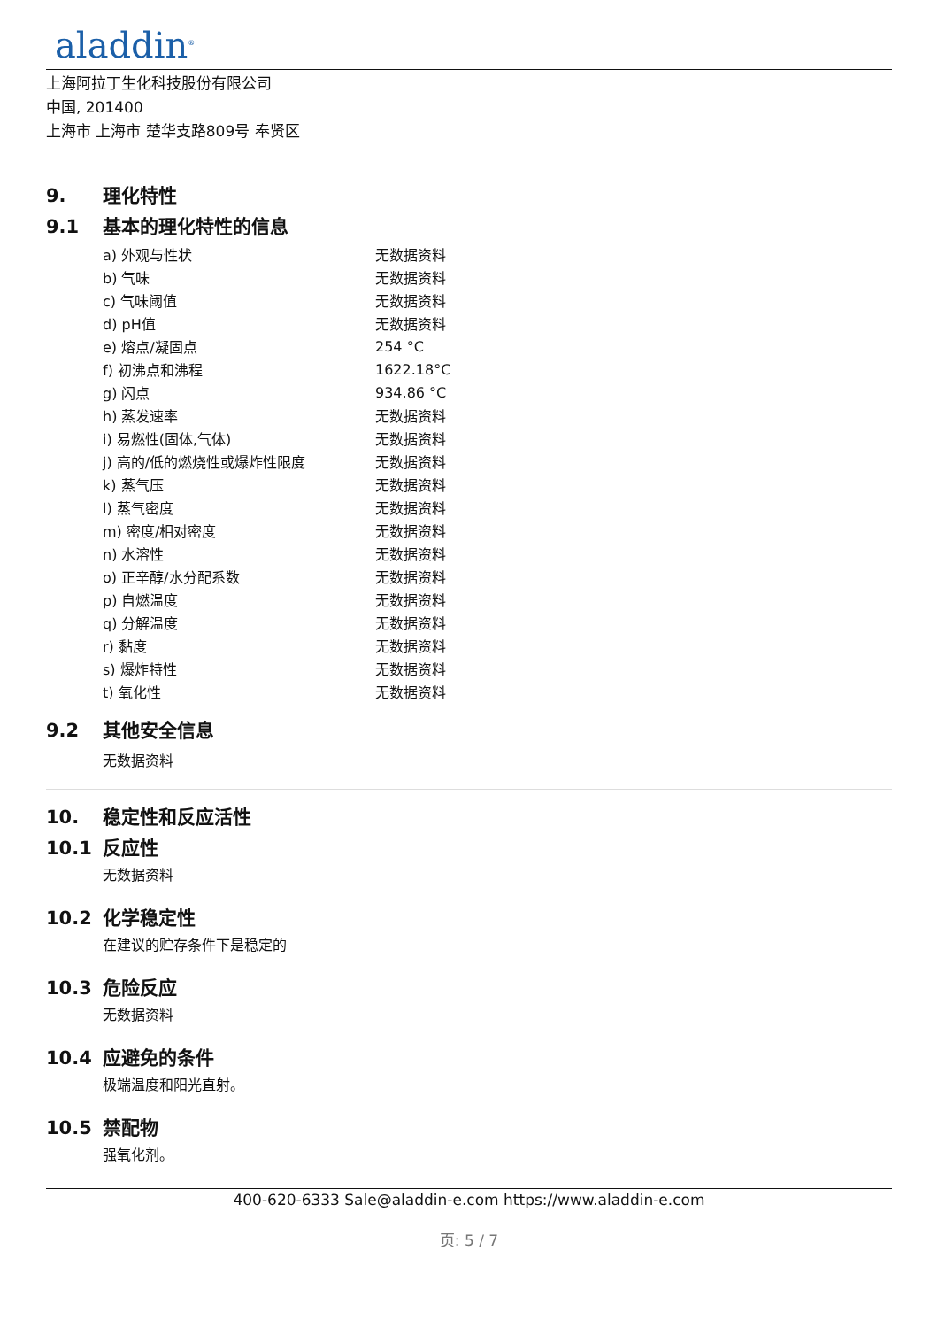aladdin<sup>®</sup>
上海阿拉丁生化科技股份有限公司
中国, 201400
上海市 上海市 楚华支路809号 奉贤区
9. 理化特性
9.1 基本的理化特性的信息
| a) 外观与性状 | 无数据资料 |
| b) 气味 | 无数据资料 |
| c) 气味阈值 | 无数据资料 |
| d) pH值 | 无数据资料 |
| e) 熔点/凝固点 | 254 °C |
| f) 初沸点和沸程 | 1622.18°C |
| g) 闪点 | 934.86 °C |
| h) 蒸发速率 | 无数据资料 |
| i) 易燃性(固体,气体) | 无数据资料 |
| j) 高的/低的燃烧性或爆炸性限度 | 无数据资料 |
| k) 蒸气压 | 无数据资料 |
| l) 蒸气密度 | 无数据资料 |
| m) 密度/相对密度 | 无数据资料 |
| n) 水溶性 | 无数据资料 |
| o) 正辛醇/水分配系数 | 无数据资料 |
| p) 自燃温度 | 无数据资料 |
| q) 分解温度 | 无数据资料 |
| r) 黏度 | 无数据资料 |
| s) 爆炸特性 | 无数据资料 |
| t) 氧化性 | 无数据资料 |
9.2 其他安全信息
无数据资料
10. 稳定性和反应活性
10.1 反应性
无数据资料
10.2 化学稳定性
在建议的贮存条件下是稳定的
10.3 危险反应
无数据资料
10.4 应避免的条件
极端温度和阳光直射。
10.5 禁配物
强氧化剂。
400-620-6333 Sale@aladdin-e.com https://www.aladdin-e.com
页: 5 / 7